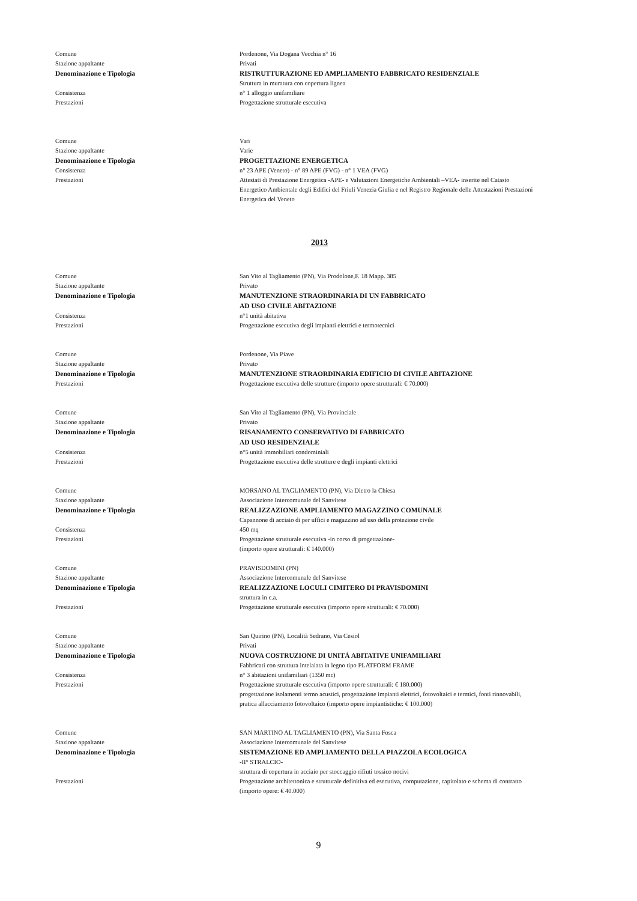Comune Pordenone, Via Dogana Vecchia n° 16
Stazione appaltante Privati
Denominazione e Tipologia RISTRUTTURAZIONE ED AMPLIAMENTO FABBRICATO RESIDENZIALE
Struttura in muratura con copertura lignea
Consistenza n° 1 alloggio unifamiliare
Prestazioni Progettazione strutturale esecutiva
Comune Vari
Stazione appaltante Varie
Denominazione e Tipologia PROGETTAZIONE ENERGETICA
Consistenza n° 23 APE (Veneto) - n° 89 APE (FVG) - n° 1 VEA (FVG)
Prestazioni Attestati di Prestazione Energetica -APE- e Valutazioni Energetiche Ambientali –VEA- inserite nel Catasto Energetico Ambientale degli Edifici del Friuli Venezia Giulia e nel Registro Regionale delle Attestazioni Prestazioni Energetica del Veneto
2013
Comune San Vito al Tagliamento (PN), Via Prodolone,F. 18 Mapp. 385
Stazione appaltante Privato
Denominazione e Tipologia MANUTENZIONE STRAORDINARIA DI UN FABBRICATO
AD USO CIVILE ABITAZIONE
Consistenza n°1 unità abitativa
Prestazioni Progettazione esecutiva degli impianti elettrici e termotecnici
Comune Pordenone, Via Piave
Stazione appaltante Privato
Denominazione e Tipologia MANUTENZIONE STRAORDINARIA EDIFICIO DI CIVILE ABITAZIONE
Prestazioni Progettazione esecutiva delle strutture (importo opere strutturali: € 70.000)
Comune San Vito al Tagliamento (PN), Via Provinciale
Stazione appaltante Privato
Denominazione e Tipologia RISANAMENTO CONSERVATIVO DI FABBRICATO
AD USO RESIDENZIALE
Consistenza n°5 unità immobiliari condominiali
Prestazioni Progettazione esecutiva delle strutture e degli impianti elettrici
Comune MORSANO AL TAGLIAMENTO (PN), Via Dietro la Chiesa
Stazione appaltante Associazione Intercomunale del Sanvitese
Denominazione e Tipologia REALIZZAZIONE AMPLIAMENTO MAGAZZINO COMUNALE
Capannone di acciaio di per uffici e magazzino ad uso della protezione civile
Consistenza 450 mq
Prestazioni Progettazione strutturale esecutiva -in corso di progettazione-
(importo opere strutturali: € 140.000)
Comune PRAVISDOMINI (PN)
Stazione appaltante Associazione Intercomunale del Sanvitese
Denominazione e Tipologia REALIZZAZIONE LOCULI CIMITERO DI PRAVISDOMINI
struttura in c.a.
Prestazioni Progettazione strutturale esecutiva (importo opere strutturali: € 70.000)
Comune San Quirino (PN), Località Sedrano, Via Cesiol
Stazione appaltante Privati
Denominazione e Tipologia NUOVA COSTRUZIONE DI UNITÀ ABITATIVE UNIFAMILIARI
Fabbricati con struttura intelaiata in legno tipo PLATFORM FRAME
Consistenza n° 3 abitazioni unifamiliari (1350 mc)
Prestazioni Progettazione strutturale esecutiva (importo opere strutturali: € 180.000)
progettazione isolamenti termo acustici, progettazione impianti elettrici, fotovoltaici e termici, fonti rinnovabili, pratica allacciamento fotovoltaico (importo opere impiantistiche: € 100.000)
Comune SAN MARTINO AL TAGLIAMENTO (PN), Via Santa Fosca
Stazione appaltante Associazione Intercomunale del Sanvitese
Denominazione e Tipologia SISTEMAZIONE ED AMPLIAMENTO DELLA PIAZZOLA ECOLOGICA
-II° STRALCIO-
struttura di copertura in acciaio per stoccaggio rifiuti tossico nocivi
Prestazioni Progettazione architettonica e strutturale definitiva ed esecutiva, computazione, capitolato e schema di contratto (importo opere: € 40.000)
9